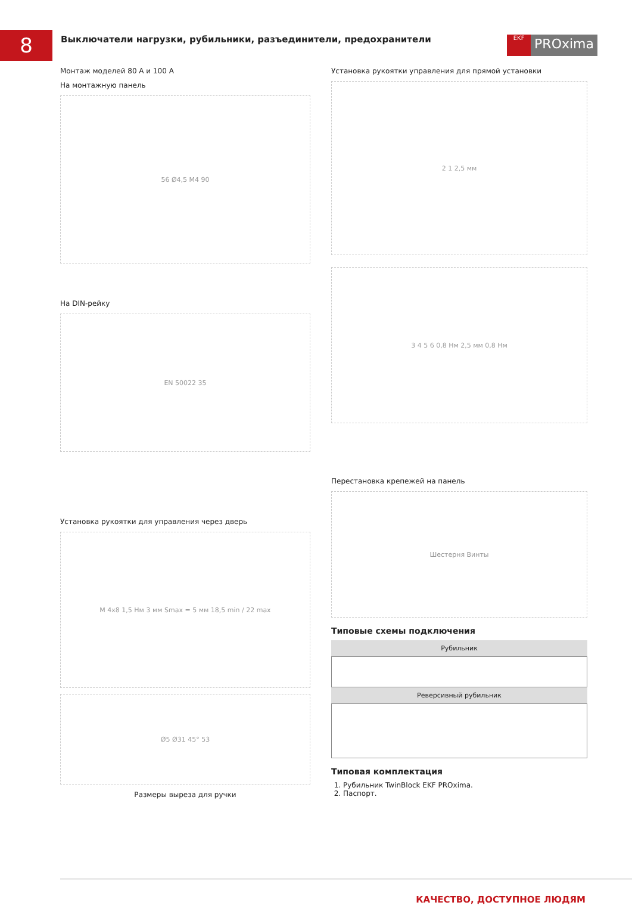8
Выключатели нагрузки, рубильники, разъединители, предохранители
EKF
PROxima
Монтаж моделей 80 А и 100 А
На монтажную панель
56 Ø4,5 M4 90
На DIN-рейку
EN 50022 35
Установка рукоятки для управления через дверь
M 4x8 1,5 Нм 3 мм Smax = 5 мм 18,5 min / 22 max
Ø5 Ø31 45° 53
Размеры выреза для ручки
Установка рукоятки управления для прямой установки
2 1 2,5 мм
3 4 5 6 0,8 Нм 2,5 мм 0,8 Нм
Перестановка крепежей на панель
Шестерня Винты
Типовые схемы подключения
Рубильник
Реверсивный рубильник
Типовая комплектация
1. Рубильник TwinBlock EKF PROxima.
2. Паспорт.
КАЧЕСТВО, ДОСТУПНОЕ ЛЮДЯМ